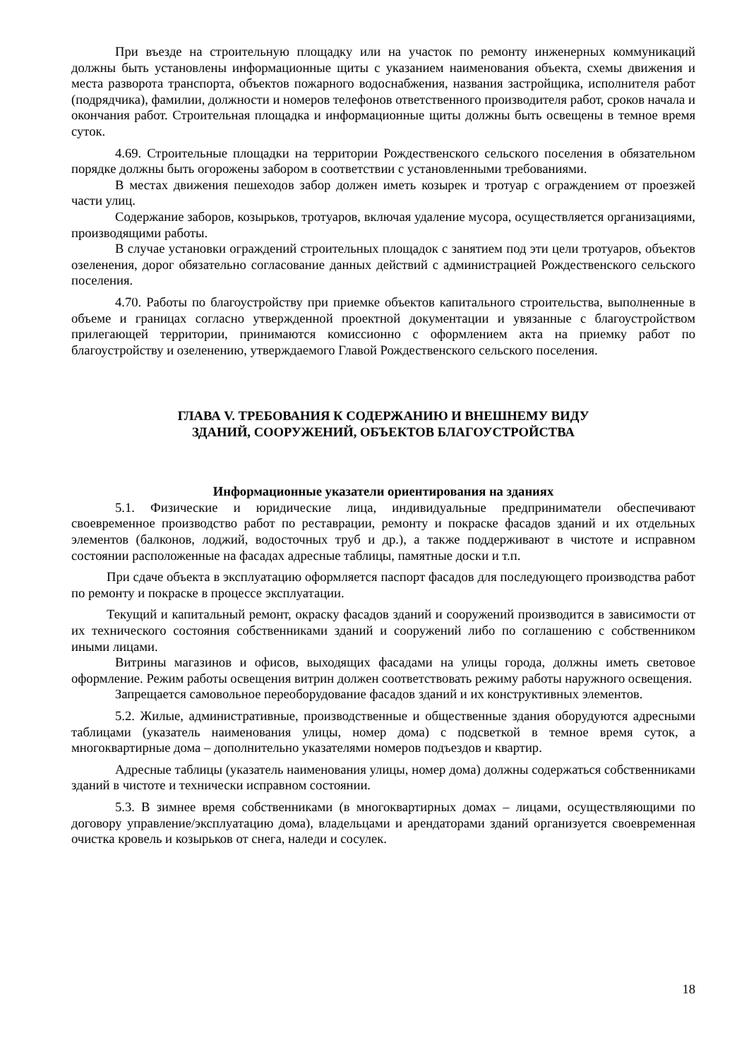При въезде на строительную площадку или на участок по ремонту инженерных коммуникаций должны быть установлены информационные щиты с указанием наименования объекта, схемы движения и места разворота транспорта, объектов пожарного водоснабжения, названия застройщика, исполнителя работ (подрядчика), фамилии, должности и номеров телефонов ответственного производителя работ, сроков начала и окончания работ. Строительная площадка и информационные щиты должны быть освещены в темное время суток.
4.69. Строительные площадки на территории Рождественского сельского поселения в обязательном порядке должны быть огорожены забором в соответствии с установленными требованиями.
В местах движения пешеходов забор должен иметь козырек и тротуар с ограждением от проезжей части улиц.
Содержание заборов, козырьков, тротуаров, включая удаление мусора, осуществляется организациями, производящими работы.
В случае установки ограждений строительных площадок с занятием под эти цели тротуаров, объектов озеленения, дорог обязательно согласование данных действий с администрацией Рождественского сельского поселения.
4.70. Работы по благоустройству при приемке объектов капитального строительства, выполненные в объеме и границах согласно утвержденной проектной документации и увязанные с благоустройством прилегающей территории, принимаются комиссионно с оформлением акта на приемку работ по благоустройству и озеленению, утверждаемого Главой Рождественского сельского поселения.
ГЛАВА V. ТРЕБОВАНИЯ К СОДЕРЖАНИЮ И ВНЕШНЕМУ ВИДУ
ЗДАНИЙ, СООРУЖЕНИЙ, ОБЪЕКТОВ БЛАГОУСТРОЙСТВА
Информационные указатели ориентирования на зданиях
5.1. Физические и юридические лица, индивидуальные предприниматели обеспечивают своевременное производство работ по реставрации, ремонту и покраске фасадов зданий и их отдельных элементов (балконов, лоджий, водосточных труб и др.), а также поддерживают в чистоте и исправном состоянии расположенные на фасадах адресные таблицы, памятные доски и т.п.
При сдаче объекта в эксплуатацию оформляется паспорт фасадов для последующего производства работ по ремонту и покраске в процессе эксплуатации.
Текущий и капитальный ремонт, окраску фасадов зданий и сооружений производится в зависимости от их технического состояния собственниками зданий и сооружений либо по соглашению с собственником иными лицами.
Витрины магазинов и офисов, выходящих фасадами на улицы города, должны иметь световое оформление. Режим работы освещения витрин должен соответствовать режиму работы наружного освещения.
Запрещается самовольное переоборудование фасадов зданий и их конструктивных элементов.
5.2. Жилые, административные, производственные и общественные здания оборудуются адресными таблицами (указатель наименования улицы, номер дома) с подсветкой в темное время суток, а многоквартирные дома – дополнительно указателями номеров подъездов и квартир.
Адресные таблицы (указатель наименования улицы, номер дома) должны содержаться собственниками зданий в чистоте и технически исправном состоянии.
5.3. В зимнее время собственниками (в многоквартирных домах – лицами, осуществляющими по договору управление/эксплуатацию дома), владельцами и арендаторами зданий организуется своевременная очистка кровель и козырьков от снега, наледи и сосулек.
18